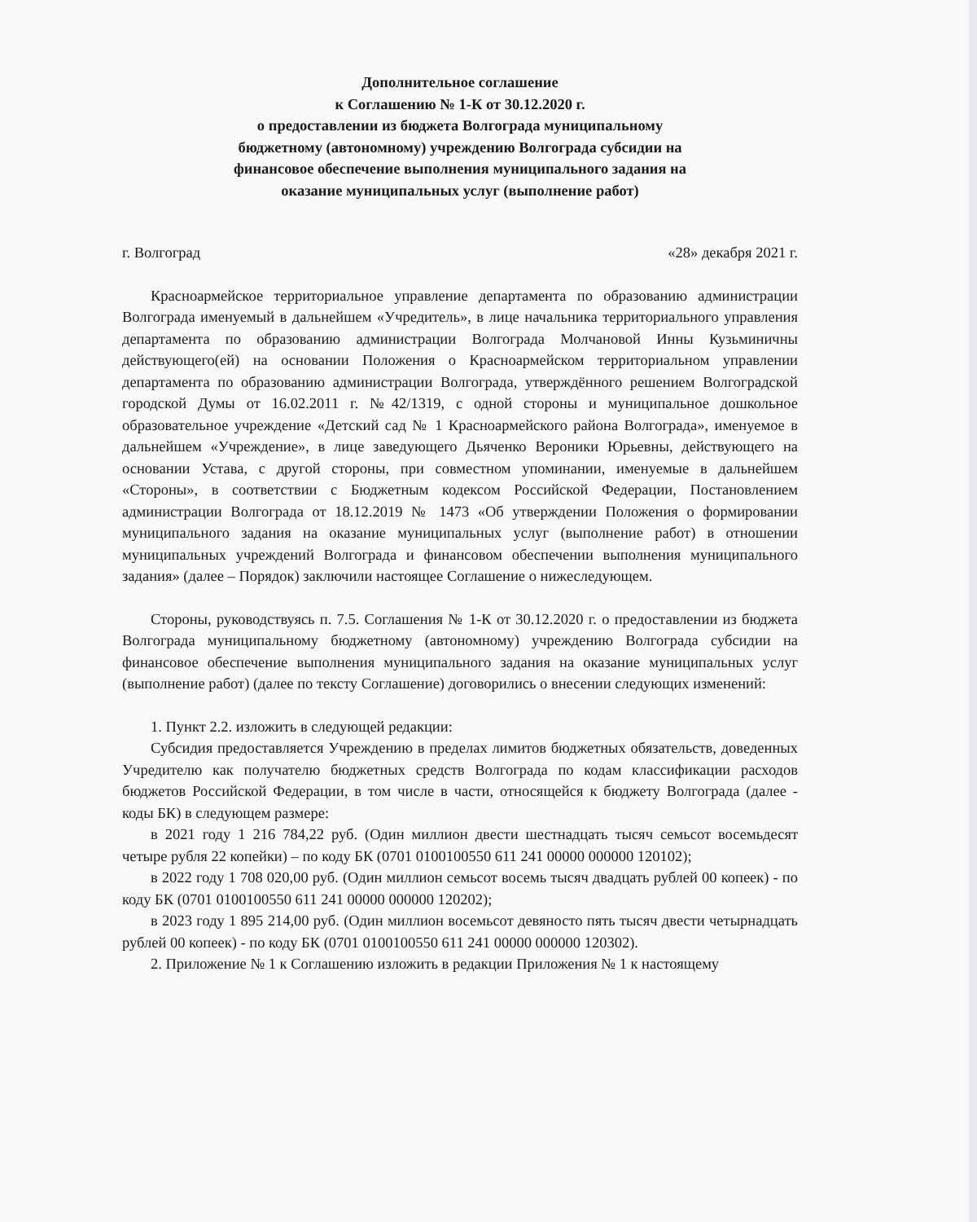Дополнительное соглашение
к Соглашению № 1-К от 30.12.2020 г.
о предоставлении из бюджета Волгограда муниципальному
бюджетному (автономному) учреждению Волгограда субсидии на
финансовое обеспечение выполнения муниципального задания на
оказание муниципальных услуг (выполнение работ)
г. Волгоград «28» декабря 2021 г.
Красноармейское территориальное управление департамента по образованию администрации Волгограда именуемый в дальнейшем «Учредитель», в лице начальника территориального управления департамента по образованию администрации Волгограда Молчановой Инны Кузьминичны действующего(ей) на основании Положения о Красноармейском территориальном управлении департамента по образованию администрации Волгограда, утверждённого решением Волгоградской городской Думы от 16.02.2011 г. №42/1319, с одной стороны и муниципальное дошкольное образовательное учреждение «Детский сад № 1 Красноармейского района Волгограда», именуемое в дальнейшем «Учреждение», в лице заведующего Дьяченко Вероники Юрьевны, действующего на основании Устава, с другой стороны, при совместном упоминании, именуемые в дальнейшем «Стороны», в соответствии с Бюджетным кодексом Российской Федерации, Постановлением администрации Волгограда от 18.12.2019 № 1473 «Об утверждении Положения о формировании муниципального задания на оказание муниципальных услуг (выполнение работ) в отношении муниципальных учреждений Волгограда и финансовом обеспечении выполнения муниципального задания» (далее – Порядок) заключили настоящее Соглашение о нижеследующем.
Стороны, руководствуясь п. 7.5. Соглашения № 1-К от 30.12.2020 г. о предоставлении из бюджета Волгограда муниципальному бюджетному (автономному) учреждению Волгограда субсидии на финансовое обеспечение выполнения муниципального задания на оказание муниципальных услуг (выполнение работ) (далее по тексту Соглашение) договорились о внесении следующих изменений:
1. Пункт 2.2. изложить в следующей редакции:
Субсидия предоставляется Учреждению в пределах лимитов бюджетных обязательств, доведенных Учредителю как получателю бюджетных средств Волгограда по кодам классификации расходов бюджетов Российской Федерации, в том числе в части, относящейся к бюджету Волгограда (далее - коды БК) в следующем размере:
в 2021 году 1 216 784,22 руб. (Один миллион двести шестнадцать тысяч семьсот восемьдесят четыре рубля 22 копейки) – по коду БК (0701 0100100550 611 241 00000 000000 120102);
в 2022 году 1 708 020,00 руб. (Один миллион семьсот восемь тысяч двадцать рублей 00 копеек) - по коду БК (0701 0100100550 611 241 00000 000000 120202);
в 2023 году 1 895 214,00 руб. (Один миллион восемьсот девяносто пять тысяч двести четырнадцать рублей 00 копеек) - по коду БК (0701 0100100550 611 241 00000 000000 120302).
2. Приложение № 1 к Соглашению изложить в редакции Приложения № 1 к настоящему